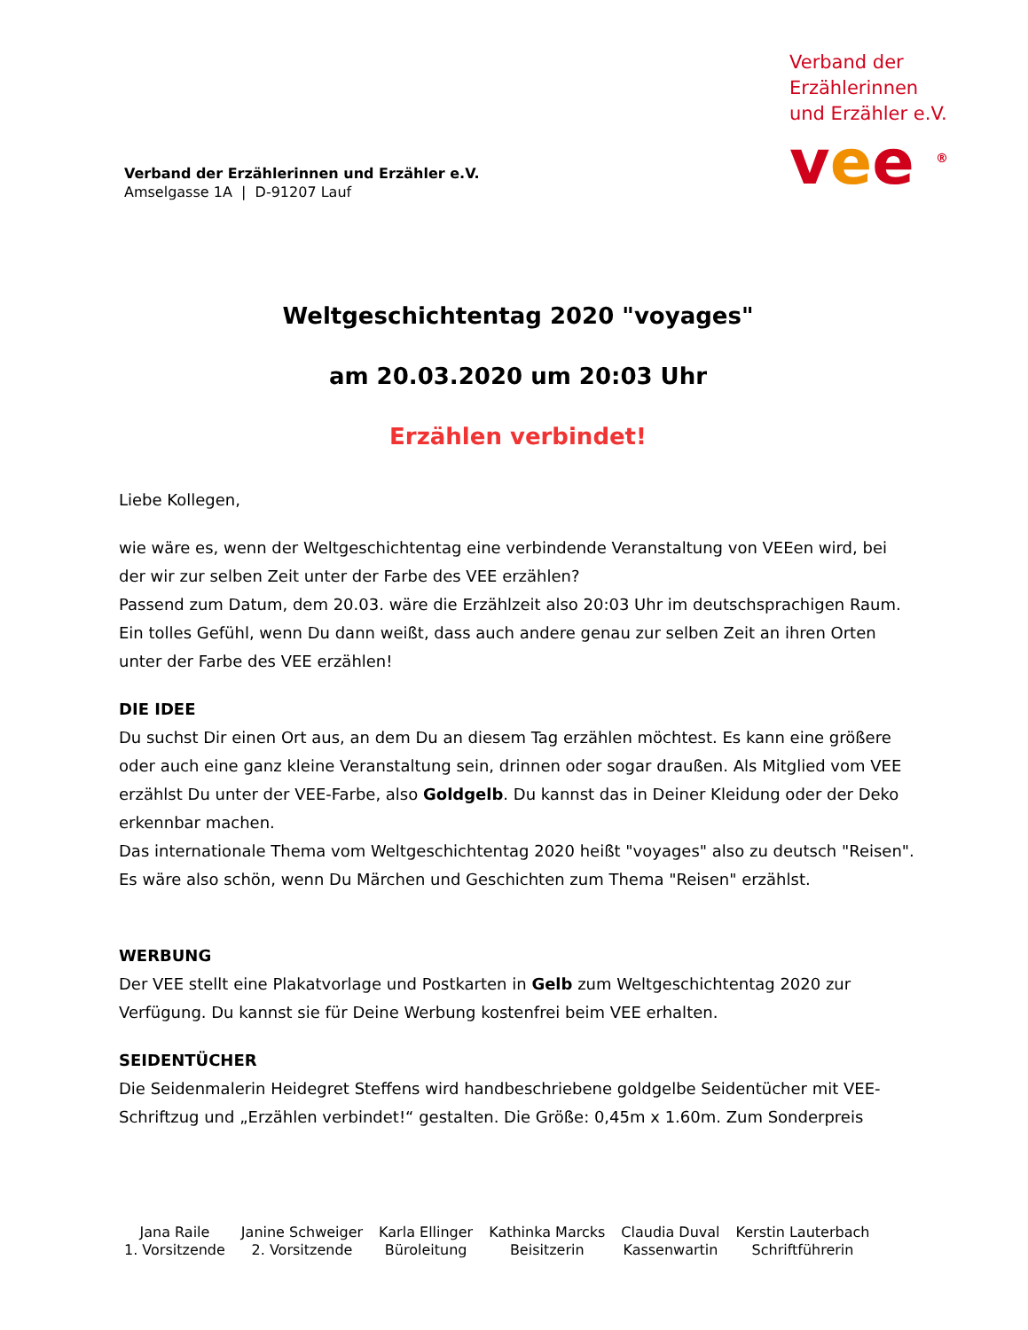Verband der
Erzählerinnen
und Erzähler e.V.
vee <sup>®</sup>
Verband der Erzählerinnen und Erzähler e.V.
Amselgasse 1A | D-91207 Lauf
Weltgeschichtentag 2020 "voyages"
am 20.03.2020 um 20:03 Uhr
Erzählen verbindet!
Liebe Kollegen,
wie wäre es, wenn der Weltgeschichtentag eine verbindende Veranstaltung von VEEen wird, bei der wir zur selben Zeit unter der Farbe des VEE erzählen?
Passend zum Datum, dem 20.03. wäre die Erzählzeit also 20:03 Uhr im deutschsprachigen Raum. Ein tolles Gefühl, wenn Du dann weißt, dass auch andere genau zur selben Zeit an ihren Orten unter der Farbe des VEE erzählen!
DIE IDEE
Du suchst Dir einen Ort aus, an dem Du an diesem Tag erzählen möchtest. Es kann eine grö­ßere oder auch eine ganz kleine Veranstaltung sein, drinnen oder sogar draußen. Als Mitglied vom VEE erzählst Du unter der VEE-Farbe, also Goldgelb. Du kannst das in Deiner Kleidung oder der Deko erkennbar machen.
Das internationale Thema vom Weltgeschichtentag 2020 heißt "voyages" also zu deutsch "Rei­sen". Es wäre also schön, wenn Du Märchen und Geschichten zum Thema "Reisen" erzählst.
WERBUNG
Der VEE stellt eine Plakatvorlage und Postkarten in Gelb zum Weltgeschichtentag 2020 zur Verfügung. Du kannst sie für Deine Werbung kostenfrei beim VEE erhalten.
SEIDENTÜCHER
Die Seidenmalerin Heidegret Steffens wird handbeschriebene goldgelbe Seidentücher mit VEE-Schriftzug und „Erzählen verbindet!“ gestalten. Die Größe: 0,45m x 1.60m. Zum Sonderpreis
Jana Raile
1. Vorsitzende
Janine Schweiger
2. Vorsitzende
Karla Ellinger
Büroleitung
Kathinka Marcks
Beisitzerin
Claudia Duval
Kassenwartin
Kerstin Lauterbach
Schriftführerin